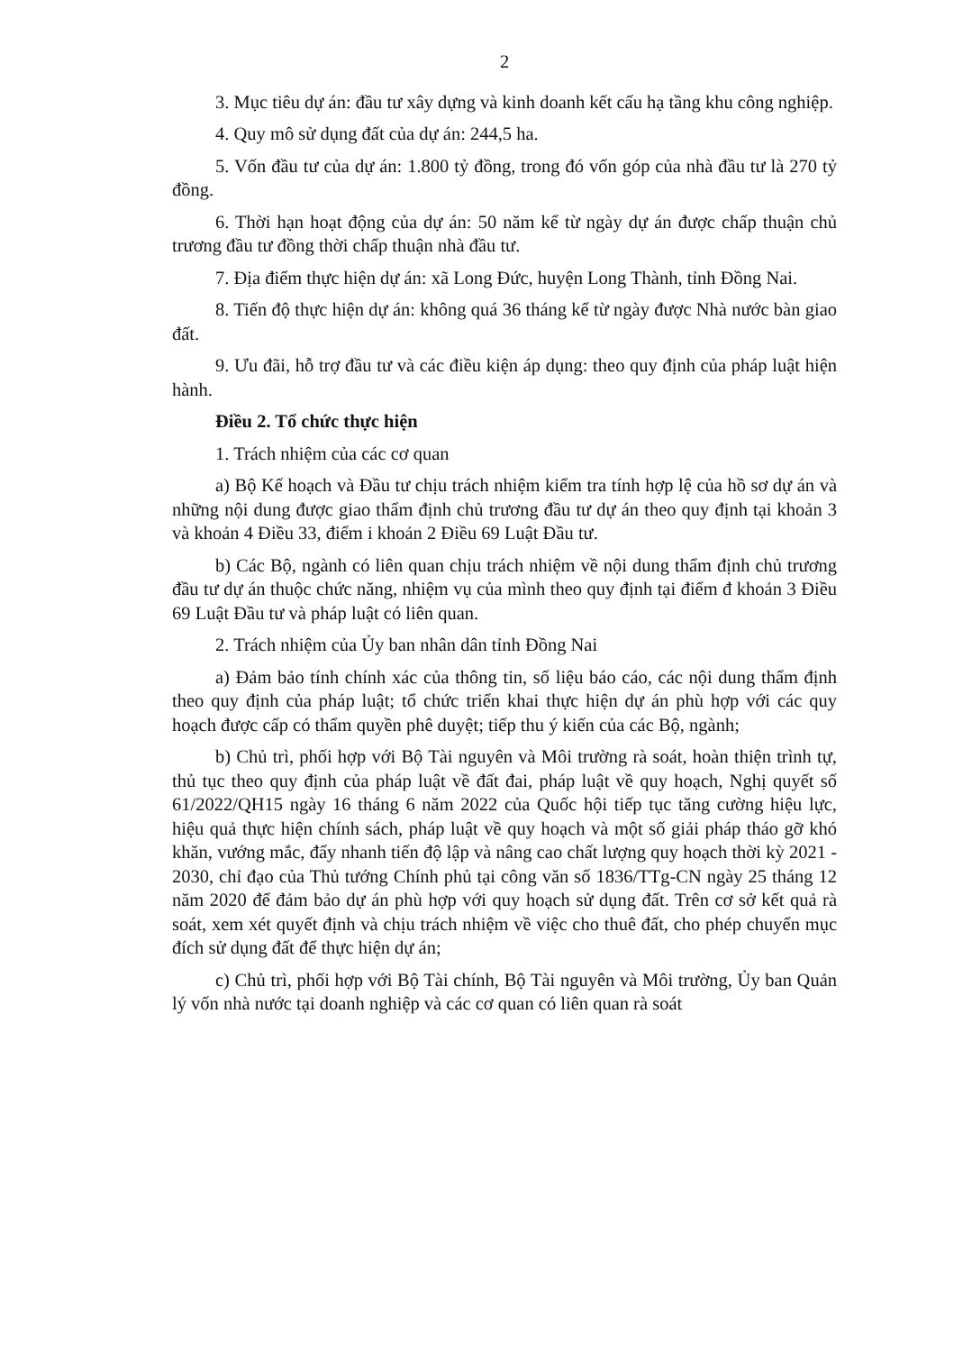2
3. Mục tiêu dự án: đầu tư xây dựng và kinh doanh kết cấu hạ tầng khu công nghiệp.
4. Quy mô sử dụng đất của dự án: 244,5 ha.
5. Vốn đầu tư của dự án: 1.800 tỷ đồng, trong đó vốn góp của nhà đầu tư là 270 tỷ đồng.
6. Thời hạn hoạt động của dự án: 50 năm kể từ ngày dự án được chấp thuận chủ trương đầu tư đồng thời chấp thuận nhà đầu tư.
7. Địa điểm thực hiện dự án: xã Long Đức, huyện Long Thành, tỉnh Đồng Nai.
8. Tiến độ thực hiện dự án: không quá 36 tháng kể từ ngày được Nhà nước bàn giao đất.
9. Ưu đãi, hỗ trợ đầu tư và các điều kiện áp dụng: theo quy định của pháp luật hiện hành.
Điều 2. Tổ chức thực hiện
1. Trách nhiệm của các cơ quan
a) Bộ Kế hoạch và Đầu tư chịu trách nhiệm kiểm tra tính hợp lệ của hồ sơ dự án và những nội dung được giao thẩm định chủ trương đầu tư dự án theo quy định tại khoản 3 và khoản 4 Điều 33, điểm i khoản 2 Điều 69 Luật Đầu tư.
b) Các Bộ, ngành có liên quan chịu trách nhiệm về nội dung thẩm định chủ trương đầu tư dự án thuộc chức năng, nhiệm vụ của mình theo quy định tại điểm đ khoản 3 Điều 69 Luật Đầu tư và pháp luật có liên quan.
2. Trách nhiệm của Ủy ban nhân dân tỉnh Đồng Nai
a) Đảm bảo tính chính xác của thông tin, số liệu báo cáo, các nội dung thẩm định theo quy định của pháp luật; tổ chức triển khai thực hiện dự án phù hợp với các quy hoạch được cấp có thẩm quyền phê duyệt; tiếp thu ý kiến của các Bộ, ngành;
b) Chủ trì, phối hợp với Bộ Tài nguyên và Môi trường rà soát, hoàn thiện trình tự, thủ tục theo quy định của pháp luật về đất đai, pháp luật về quy hoạch, Nghị quyết số 61/2022/QH15 ngày 16 tháng 6 năm 2022 của Quốc hội tiếp tục tăng cường hiệu lực, hiệu quả thực hiện chính sách, pháp luật về quy hoạch và một số giải pháp tháo gỡ khó khăn, vướng mắc, đẩy nhanh tiến độ lập và nâng cao chất lượng quy hoạch thời kỳ 2021 - 2030, chỉ đạo của Thủ tướng Chính phủ tại công văn số 1836/TTg-CN ngày 25 tháng 12 năm 2020 để đảm bảo dự án phù hợp với quy hoạch sử dụng đất. Trên cơ sở kết quả rà soát, xem xét quyết định và chịu trách nhiệm về việc cho thuê đất, cho phép chuyển mục đích sử dụng đất để thực hiện dự án;
c) Chủ trì, phối hợp với Bộ Tài chính, Bộ Tài nguyên và Môi trường, Ủy ban Quản lý vốn nhà nước tại doanh nghiệp và các cơ quan có liên quan rà soát